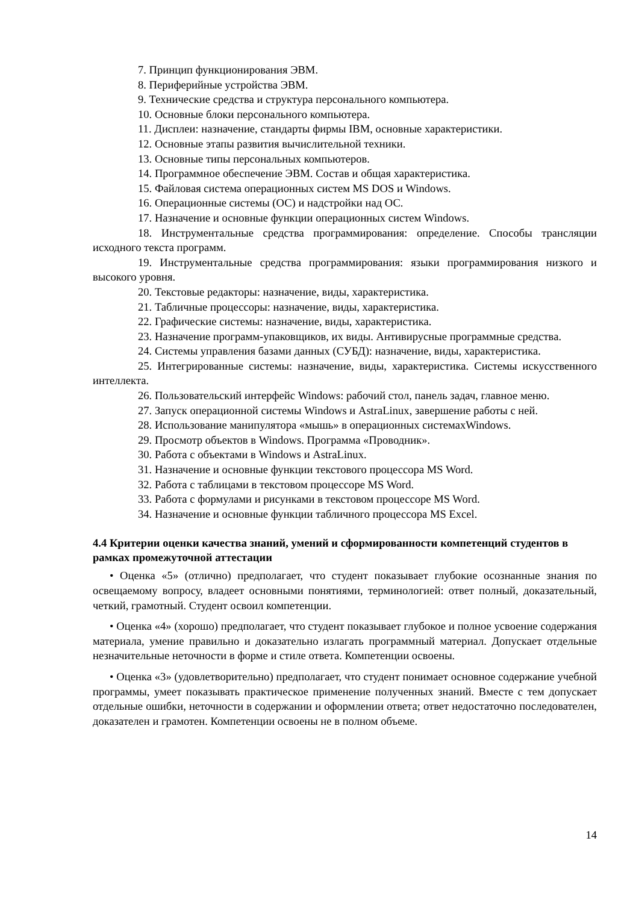7. Принцип функционирования ЭВМ.
8. Периферийные устройства ЭВМ.
9. Технические средства и структура персонального компьютера.
10. Основные блоки персонального компьютера.
11. Дисплеи: назначение, стандарты фирмы IBM, основные характеристики.
12. Основные этапы развития вычислительной техники.
13. Основные типы персональных компьютеров.
14. Программное обеспечение ЭВМ. Состав и общая характеристика.
15. Файловая система операционных систем MS DOS и Windows.
16. Операционные системы (ОС) и надстройки над ОС.
17. Назначение и основные функции операционных систем Windows.
18. Инструментальные средства программирования: определение. Способы трансляции исходного текста программ.
19. Инструментальные средства программирования: языки программирования низкого и высокого уровня.
20. Текстовые редакторы: назначение, виды, характеристика.
21. Табличные процессоры: назначение, виды, характеристика.
22. Графические системы: назначение, виды, характеристика.
23. Назначение программ-упаковщиков, их виды. Антивирусные программные средства.
24. Системы управления базами данных (СУБД): назначение, виды, характеристика.
25. Интегрированные системы: назначение, виды, характеристика. Системы искусственного интеллекта.
26. Пользовательский интерфейс Windows: рабочий стол, панель задач, главное меню.
27. Запуск операционной системы Windows и AstraLinux, завершение работы с ней.
28. Использование манипулятора «мышь» в операционных системахWindows.
29. Просмотр объектов в Windows. Программа «Проводник».
30. Работа с объектами в Windows и AstraLinux.
31. Назначение и основные функции текстового процессора MS Word.
32. Работа с таблицами в текстовом процессоре MS Word.
33. Работа с формулами и рисунками в текстовом процессоре MS Word.
34. Назначение и основные функции табличного процессора MS Excel.
4.4 Критерии оценки качества знаний, умений и сформированности компетенций студентов в рамках промежуточной аттестации
• Оценка «5» (отлично) предполагает, что студент показывает глубокие осознанные знания по освещаемому вопросу, владеет основными понятиями, терминологией: ответ полный, доказательный, четкий, грамотный. Студент освоил компетенции.
• Оценка «4» (хорошо) предполагает, что студент показывает глубокое и полное усвоение содержания материала, умение правильно и доказательно излагать программный материал. Допускает отдельные незначительные неточности в форме и стиле ответа. Компетенции освоены.
• Оценка «3» (удовлетворительно) предполагает, что студент понимает основное содержание учебной программы, умеет показывать практическое применение полученных знаний. Вместе с тем допускает отдельные ошибки, неточности в содержании и оформлении ответа; ответ недостаточно последователен, доказателен и грамотен. Компетенции освоены не в полном объеме.
14